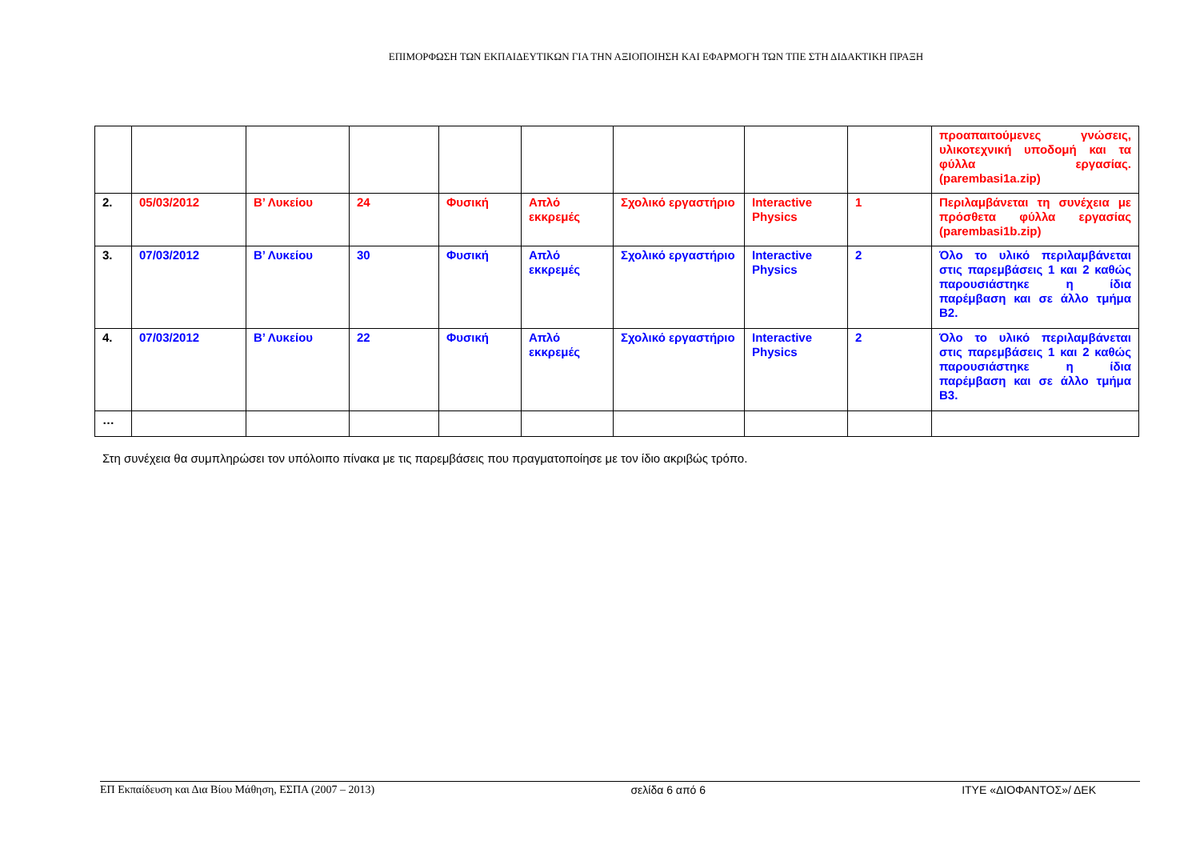ΕΠΙΜΟΡΦΩΣΗ ΤΩΝ ΕΚΠΑΙΔΕΥΤΙΚΩΝ ΓΙΑ ΤΗΝ ΑΞΙΟΠΟΙΗΣΗ ΚΑΙ ΕΦΑΡΜΟΓΗ ΤΩΝ ΤΠΕ ΣΤΗ ΔΙΔΑΚΤΙΚΗ ΠΡΑΞΗ
| | | | | | | | | | προαπαιτούμενες γνώσεις, υλικοτεχνική υποδομή και τα φύλλα εργασίας. (parembasi1a.zip) |
| 2. | 05/03/2012 | Β’ Λυκείου | 24 | Φυσική | Απλό εκκρεμές | Σχολικό εργαστήριο | Interactive Physics | 1 | Περιλαμβάνεται τη συνέχεια με πρόσθετα φύλλα εργασίας (parembasi1b.zip) |
| 3. | 07/03/2012 | Β’ Λυκείου | 30 | Φυσική | Απλό εκκρεμές | Σχολικό εργαστήριο | Interactive Physics | 2 | Όλο το υλικό περιλαμβάνεται στις παρεμβάσεις 1 και 2 καθώς παρουσιάστηκε η ίδια παρέμβαση και σε άλλο τμήμα Β2. |
| 4. | 07/03/2012 | Β’ Λυκείου | 22 | Φυσική | Απλό εκκρεμές | Σχολικό εργαστήριο | Interactive Physics | 2 | Όλο το υλικό περιλαμβάνεται στις παρεμβάσεις 1 και 2 καθώς παρουσιάστηκε η ίδια παρέμβαση και σε άλλο τμήμα Β3. |
| … | | | | | | | | | |
Στη συνέχεια θα συμπληρώσει τον υπόλοιπο πίνακα με τις παρεμβάσεις που πραγματοποίησε με τον ίδιο ακριβώς τρόπο.
ΕΠ Εκπαίδευση και Δια Βίου Μάθηση, ΕΣΠΑ (2007 – 2013) σελίδα 6 από 6 ΙΤΥΕ «ΔΙΟΦΑΝΤΟΣ»/ ΔΕΚ